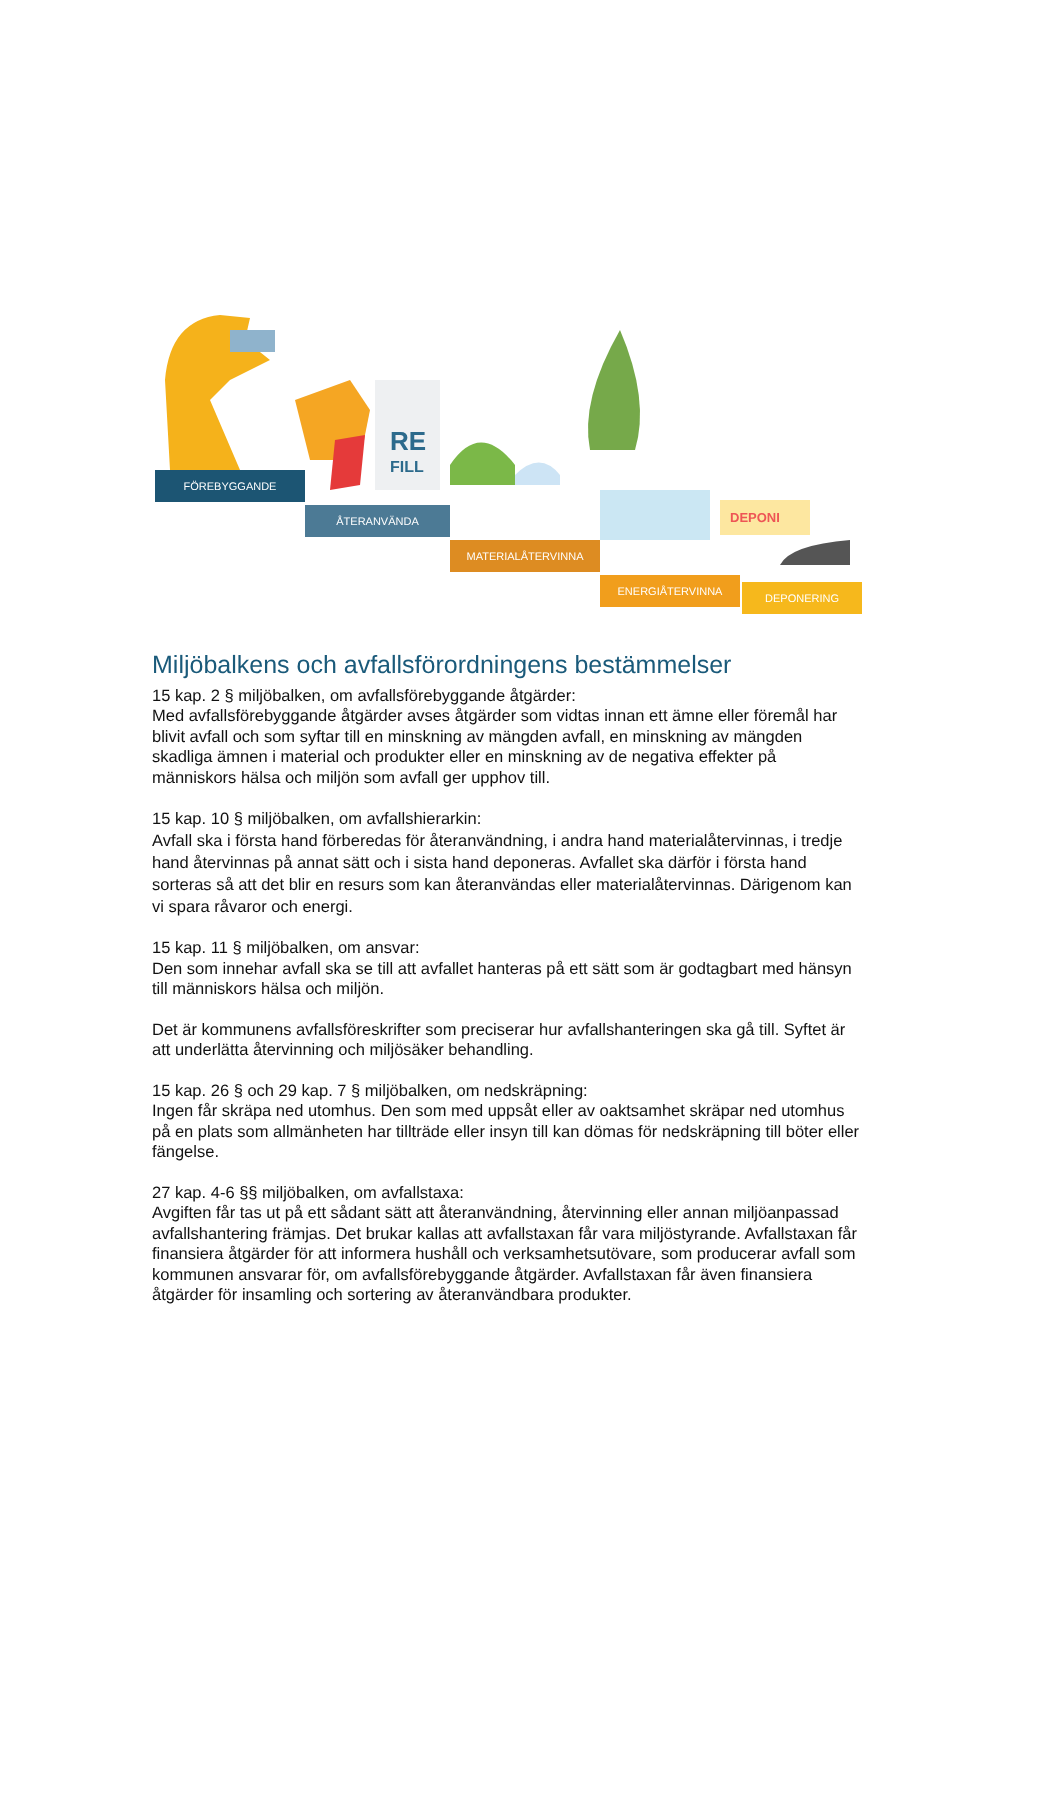RE
FILL
DEPONI
FÖREBYGGANDE
ÅTERANVÄNDA
MATERIALÅTERVINNA
ENERGIÅTERVINNA
DEPONERING
Miljöbalkens och avfallsförordningens bestämmelser
15 kap. 2 § miljöbalken, om avfallsförebyggande åtgärder:
Med avfallsförebyggande åtgärder avses åtgärder som vidtas innan ett ämne eller föremål har blivit avfall och som syftar till en minskning av mängden avfall, en minskning av mängden skadliga ämnen i material och produkter eller en minskning av de negativa effekter på människors hälsa och miljön som avfall ger upphov till.
15 kap. 10 § miljöbalken, om avfallshierarkin:
Avfall ska i första hand förberedas för återanvändning, i andra hand materialåtervinnas, i tredje hand återvinnas på annat sätt och i sista hand deponeras. Avfallet ska därför i första hand sorteras så att det blir en resurs som kan återanvändas eller materialåtervinnas. Därigenom kan vi spara råvaror och energi.
15 kap. 11 § miljöbalken, om ansvar:
Den som innehar avfall ska se till att avfallet hanteras på ett sätt som är godtagbart med hänsyn till människors hälsa och miljön.
Det är kommunens avfallsföreskrifter som preciserar hur avfallshanteringen ska gå till. Syftet är att underlätta återvinning och miljösäker behandling.
15 kap. 26 § och 29 kap. 7 § miljöbalken, om nedskräpning:
Ingen får skräpa ned utomhus. Den som med uppsåt eller av oaktsamhet skräpar ned utomhus på en plats som allmänheten har tillträde eller insyn till kan dömas för nedskräpning till böter eller fängelse.
27 kap. 4-6 §§ miljöbalken, om avfallstaxa:
Avgiften får tas ut på ett sådant sätt att återanvändning, återvinning eller annan miljöanpassad avfallshantering främjas. Det brukar kallas att avfallstaxan får vara miljöstyrande. Avfallstaxan får finansiera åtgärder för att informera hushåll och verksamhetsutövare, som producerar avfall som kommunen ansvarar för, om avfallsförebyggande åtgärder. Avfallstaxan får även finansiera åtgärder för insamling och sortering av återanvändbara produkter.